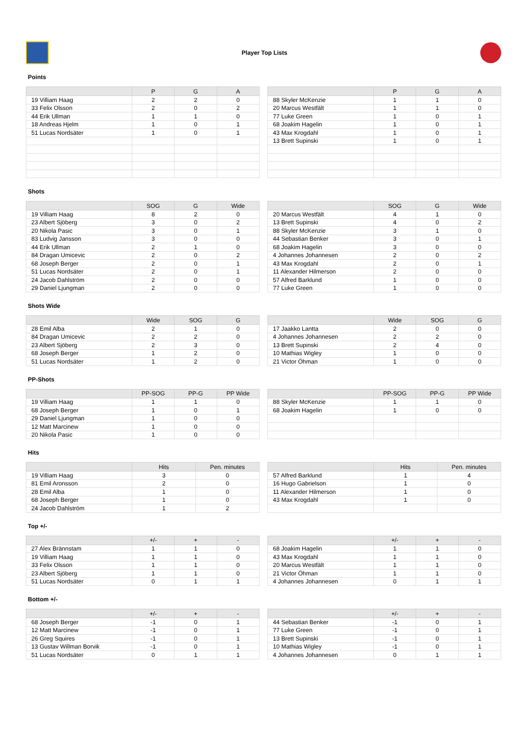Player Top Lists
Points
| | P | G | A |
| --- | --- | --- | --- |
| 19 Villiam Haag | 2 | 2 | 0 |
| 33 Felix Olsson | 2 | 0 | 2 |
| 44 Erik Ullman | 1 | 1 | 0 |
| 18 Andreas Hjelm | 1 | 0 | 1 |
| 51 Lucas Nordsäter | 1 | 0 | 1 |
| | P | G | A |
| --- | --- | --- | --- |
| 88 Skyler McKenzie | 1 | 1 | 0 |
| 20 Marcus Westfält | 1 | 1 | 0 |
| 77 Luke Green | 1 | 0 | 1 |
| 68 Joakim Hagelin | 1 | 0 | 1 |
| 43 Max Krogdahl | 1 | 0 | 1 |
| 13 Brett Supinski | 1 | 0 | 1 |
Shots
| | SOG | G | Wide |
| --- | --- | --- | --- |
| 19 Villiam Haag | 8 | 2 | 0 |
| 23 Albert Sjöberg | 3 | 0 | 2 |
| 20 Nikola Pasic | 3 | 0 | 1 |
| 83 Ludvig Jansson | 3 | 0 | 0 |
| 44 Erik Ullman | 2 | 1 | 0 |
| 84 Dragan Umicevic | 2 | 0 | 2 |
| 68 Joseph Berger | 2 | 0 | 1 |
| 51 Lucas Nordsäter | 2 | 0 | 1 |
| 24 Jacob Dahlström | 2 | 0 | 0 |
| 29 Daniel Ljungman | 2 | 0 | 0 |
| | SOG | G | Wide |
| --- | --- | --- | --- |
| 20 Marcus Westfält | 4 | 1 | 0 |
| 13 Brett Supinski | 4 | 0 | 2 |
| 88 Skyler McKenzie | 3 | 1 | 0 |
| 44 Sebastian Benker | 3 | 0 | 1 |
| 68 Joakim Hagelin | 3 | 0 | 0 |
| 4 Johannes Johannesen | 2 | 0 | 2 |
| 43 Max Krogdahl | 2 | 0 | 1 |
| 11 Alexander Hilmerson | 2 | 0 | 0 |
| 57 Alfred Barklund | 1 | 0 | 0 |
| 77 Luke Green | 1 | 0 | 0 |
Shots Wide
| | Wide | SOG | G |
| --- | --- | --- | --- |
| 28 Emil Alba | 2 | 1 | 0 |
| 84 Dragan Umicevic | 2 | 2 | 0 |
| 23 Albert Sjöberg | 2 | 3 | 0 |
| 68 Joseph Berger | 1 | 2 | 0 |
| 51 Lucas Nordsäter | 1 | 2 | 0 |
| | Wide | SOG | G |
| --- | --- | --- | --- |
| 17 Jaakko Lantta | 2 | 0 | 0 |
| 4 Johannes Johannesen | 2 | 2 | 0 |
| 13 Brett Supinski | 2 | 4 | 0 |
| 10 Mathias Wigley | 1 | 0 | 0 |
| 21 Victor Öhman | 1 | 0 | 0 |
PP-Shots
| | PP-SOG | PP-G | PP Wide |
| --- | --- | --- | --- |
| 19 Villiam Haag | 1 | 1 | 0 |
| 68 Joseph Berger | 1 | 0 | 1 |
| 29 Daniel Ljungman | 1 | 0 | 0 |
| 12 Matt Marcinew | 1 | 0 | 0 |
| 20 Nikola Pasic | 1 | 0 | 0 |
| | PP-SOG | PP-G | PP Wide |
| --- | --- | --- | --- |
| 88 Skyler McKenzie | 1 | 1 | 0 |
| 68 Joakim Hagelin | 1 | 0 | 0 |
Hits
| | Hits | Pen. minutes |
| --- | --- | --- |
| 19 Villiam Haag | 3 | 0 |
| 81 Emil Aronsson | 2 | 0 |
| 28 Emil Alba | 1 | 0 |
| 68 Joseph Berger | 1 | 0 |
| 24 Jacob Dahlström | 1 | 2 |
| | Hits | Pen. minutes |
| --- | --- | --- |
| 57 Alfred Barklund | 1 | 4 |
| 16 Hugo Gabrielson | 1 | 0 |
| 11 Alexander Hilmerson | 1 | 0 |
| 43 Max Krogdahl | 1 | 0 |
Top +/-
| | +/- | + | - |
| --- | --- | --- | --- |
| 27 Alex Brännstam | 1 | 1 | 0 |
| 19 Villiam Haag | 1 | 1 | 0 |
| 33 Felix Olsson | 1 | 1 | 0 |
| 23 Albert Sjöberg | 1 | 1 | 0 |
| 51 Lucas Nordsäter | 0 | 1 | 1 |
| | +/- | + | - |
| --- | --- | --- | --- |
| 68 Joakim Hagelin | 1 | 1 | 0 |
| 43 Max Krogdahl | 1 | 1 | 0 |
| 20 Marcus Westfält | 1 | 1 | 0 |
| 21 Victor Öhman | 1 | 1 | 0 |
| 4 Johannes Johannesen | 0 | 1 | 1 |
Bottom +/-
| | +/- | + | - |
| --- | --- | --- | --- |
| 68 Joseph Berger | -1 | 0 | 1 |
| 12 Matt Marcinew | -1 | 0 | 1 |
| 26 Greg Squires | -1 | 0 | 1 |
| 13 Gustav Willman Borvik | -1 | 0 | 1 |
| 51 Lucas Nordsäter | 0 | 1 | 1 |
| | +/- | + | - |
| --- | --- | --- | --- |
| 44 Sebastian Benker | -1 | 0 | 1 |
| 77 Luke Green | -1 | 0 | 1 |
| 13 Brett Supinski | -1 | 0 | 1 |
| 10 Mathias Wigley | -1 | 0 | 1 |
| 4 Johannes Johannesen | 0 | 1 | 1 |